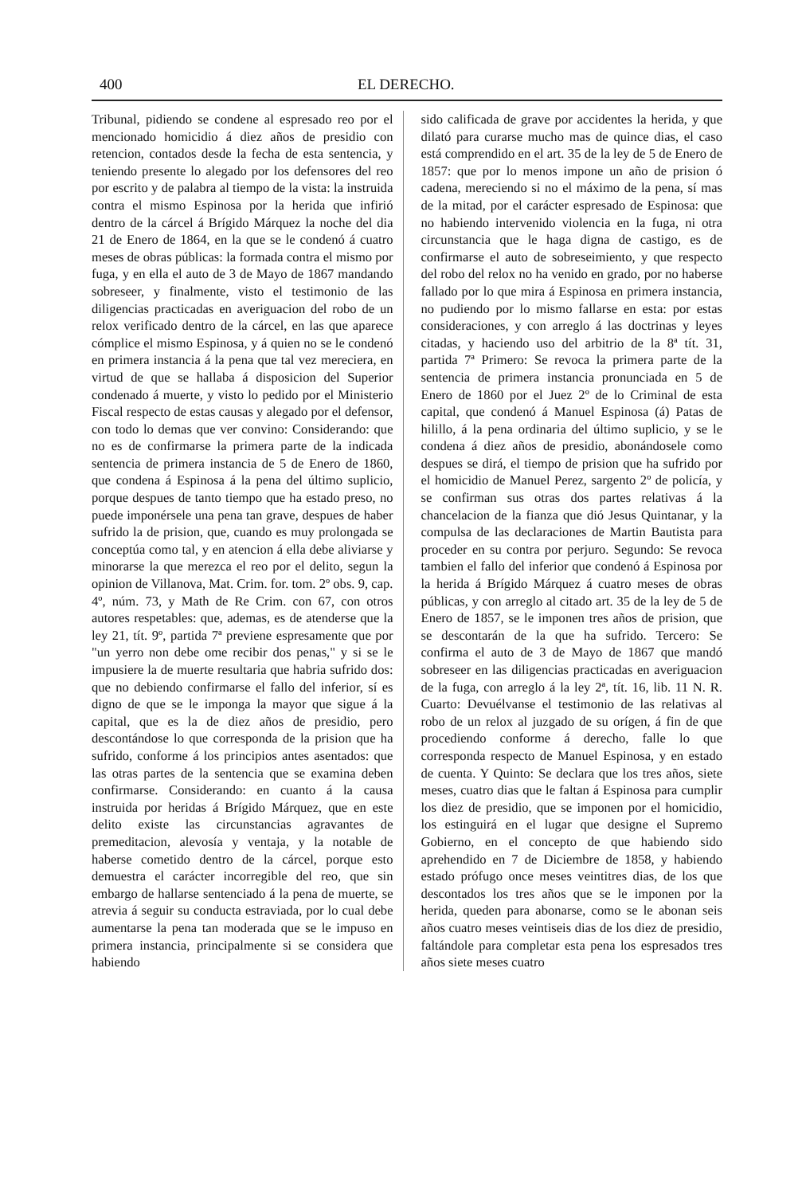400 EL DERECHO.
Tribunal, pidiendo se condene al espresado reo por el mencionado homicidio á diez años de presidio con retencion, contados desde la fecha de esta sentencia, y teniendo presente lo alegado por los defensores del reo por escrito y de palabra al tiempo de la vista: la instruida contra el mismo Espinosa por la herida que infirió dentro de la cárcel á Brígido Márquez la noche del dia 21 de Enero de 1864, en la que se le condenó á cuatro meses de obras públicas: la formada contra el mismo por fuga, y en ella el auto de 3 de Mayo de 1867 mandando sobreseer, y finalmente, visto el testimonio de las diligencias practicadas en averiguacion del robo de un relox verificado dentro de la cárcel, en las que aparece cómplice el mismo Espinosa, y á quien no se le condenó en primera instancia á la pena que tal vez mereciera, en virtud de que se hallaba á disposicion del Superior condenado á muerte, y visto lo pedido por el Ministerio Fiscal respecto de estas causas y alegado por el defensor, con todo lo demas que ver convino: Considerando: que no es de confirmarse la primera parte de la indicada sentencia de primera instancia de 5 de Enero de 1860, que condena á Espinosa á la pena del último suplicio, porque despues de tanto tiempo que ha estado preso, no puede imponérsele una pena tan grave, despues de haber sufrido la de prision, que, cuando es muy prolongada se conceptúa como tal, y en atencion á ella debe aliviarse y minorarse la que merezca el reo por el delito, segun la opinion de Villanova, Mat. Crim. for. tom. 2º obs. 9, cap. 4º, núm. 73, y Math de Re Crim. con 67, con otros autores respetables: que, ademas, es de atenderse que la ley 21, tít. 9º, partida 7ª previene espresamente que por "un yerro non debe ome recibir dos penas," y si se le impusiere la de muerte resultaria que habria sufrido dos: que no debiendo confirmarse el fallo del inferior, sí es digno de que se le imponga la mayor que sigue á la capital, que es la de diez años de presidio, pero descontándose lo que corresponda de la prision que ha sufrido, conforme á los principios antes asentados: que las otras partes de la sentencia que se examina deben confirmarse. Considerando: en cuanto á la causa instruida por heridas á Brígido Márquez, que en este delito existe las circunstancias agravantes de premeditacion, alevosía y ventaja, y la notable de haberse cometido dentro de la cárcel, porque esto demuestra el carácter incorregible del reo, que sin embargo de hallarse sentenciado á la pena de muerte, se atrevia á seguir su conducta estraviada, por lo cual debe aumentarse la pena tan moderada que se le impuso en primera instancia, principalmente si se considera que habiendo
sido calificada de grave por accidentes la herida, y que dilató para curarse mucho mas de quince dias, el caso está comprendido en el art. 35 de la ley de 5 de Enero de 1857: que por lo menos impone un año de prision ó cadena, mereciendo si no el máximo de la pena, sí mas de la mitad, por el carácter espresado de Espinosa: que no habiendo intervenido violencia en la fuga, ni otra circunstancia que le haga digna de castigo, es de confirmarse el auto de sobreseimiento, y que respecto del robo del relox no ha venido en grado, por no haberse fallado por lo que mira á Espinosa en primera instancia, no pudiendo por lo mismo fallarse en esta: por estas consideraciones, y con arreglo á las doctrinas y leyes citadas, y haciendo uso del arbitrio de la 8ª tít. 31, partida 7ª Primero: Se revoca la primera parte de la sentencia de primera instancia pronunciada en 5 de Enero de 1860 por el Juez 2º de lo Criminal de esta capital, que condenó á Manuel Espinosa (á) Patas de hilillo, á la pena ordinaria del último suplicio, y se le condena á diez años de presidio, abonándosele como despues se dirá, el tiempo de prision que ha sufrido por el homicidio de Manuel Perez, sargento 2º de policía, y se confirman sus otras dos partes relativas á la chancelacion de la fianza que dió Jesus Quintanar, y la compulsa de las declaraciones de Martin Bautista para proceder en su contra por perjuro. Segundo: Se revoca tambien el fallo del inferior que condenó á Espinosa por la herida á Brígido Márquez á cuatro meses de obras públicas, y con arreglo al citado art. 35 de la ley de 5 de Enero de 1857, se le imponen tres años de prision, que se descontarán de la que ha sufrido. Tercero: Se confirma el auto de 3 de Mayo de 1867 que mandó sobreseer en las diligencias practicadas en averiguacion de la fuga, con arreglo á la ley 2ª, tít. 16, lib. 11 N. R. Cuarto: Devuélvanse el testimonio de las relativas al robo de un relox al juzgado de su orígen, á fin de que procediendo conforme á derecho, falle lo que corresponda respecto de Manuel Espinosa, y en estado de cuenta. Y Quinto: Se declara que los tres años, siete meses, cuatro dias que le faltan á Espinosa para cumplir los diez de presidio, que se imponen por el homicidio, los estinguirá en el lugar que designe el Supremo Gobierno, en el concepto de que habiendo sido aprehendido en 7 de Diciembre de 1858, y habiendo estado prófugo once meses veintitres dias, de los que descontados los tres años que se le imponen por la herida, queden para abonarse, como se le abonan seis años cuatro meses veintiseis dias de los diez de presidio, faltándole para completar esta pena los espresados tres años siete meses cuatro